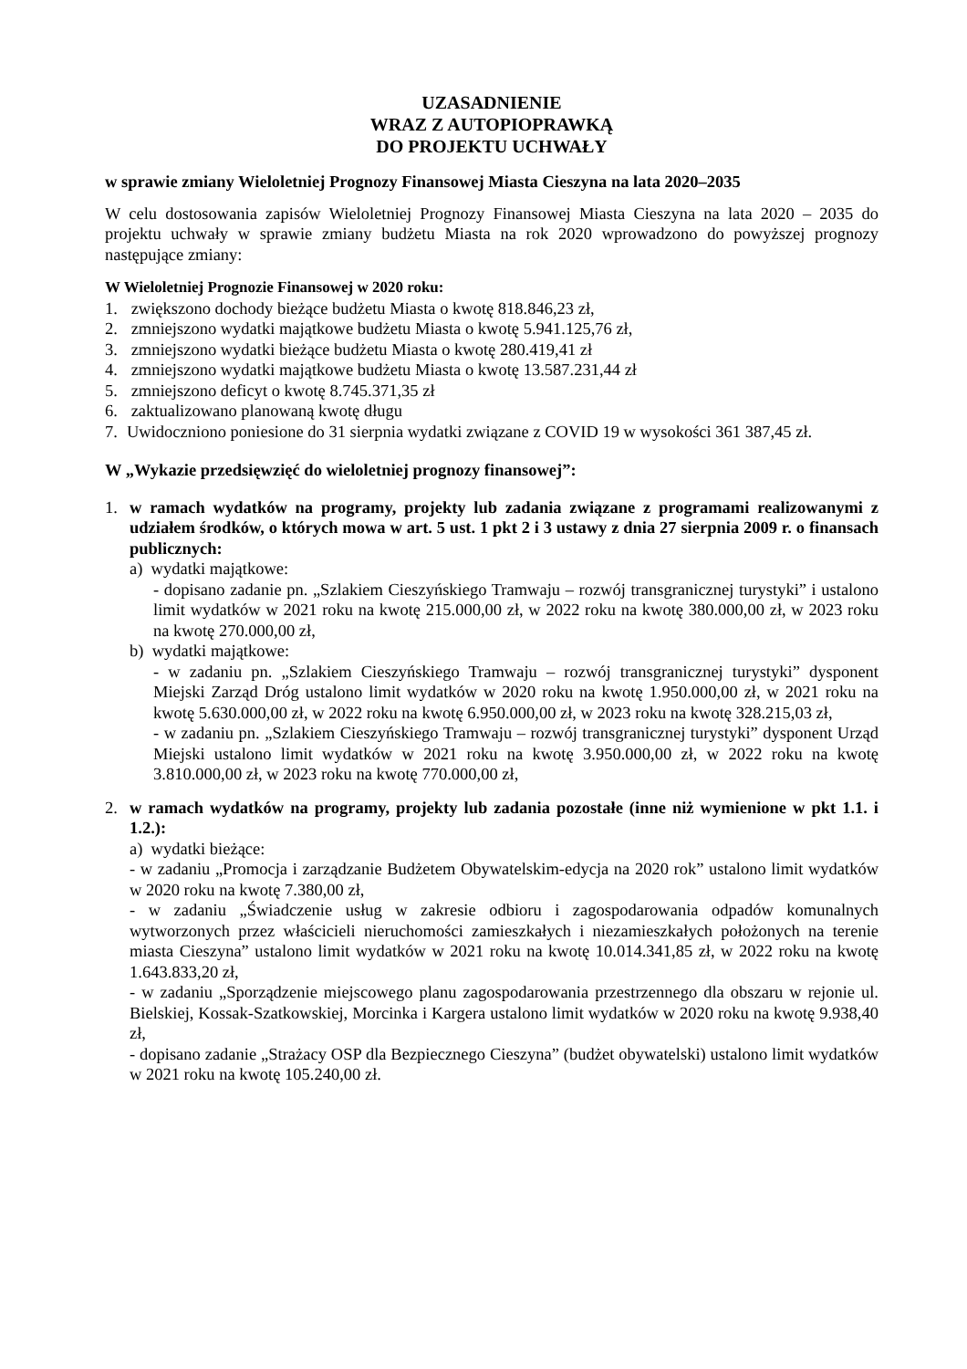UZASADNIENIE
WRAZ Z AUTOPIOPRAWKĄ
DO PROJEKTU UCHWAŁY
w sprawie zmiany Wieloletniej Prognozy Finansowej Miasta Cieszyna na lata 2020–2035
W celu dostosowania zapisów Wieloletniej Prognozy Finansowej Miasta Cieszyna na lata 2020 – 2035 do projektu uchwały w sprawie zmiany budżetu Miasta na rok 2020 wprowadzono do powyższej prognozy następujące zmiany:
W Wieloletniej Prognozie Finansowej w 2020 roku:
1. zwiększono dochody bieżące budżetu Miasta o kwotę 818.846,23 zł,
2. zmniejszono wydatki majątkowe budżetu Miasta o kwotę 5.941.125,76 zł,
3. zmniejszono wydatki bieżące budżetu Miasta o kwotę 280.419,41 zł
4. zmniejszono wydatki majątkowe budżetu Miasta o kwotę 13.587.231,44 zł
5. zmniejszono deficyt o kwotę 8.745.371,35 zł
6. zaktualizowano planowaną kwotę długu
7. Uwidoczniono poniesione do 31 sierpnia wydatki związane z COVID 19 w wysokości 361 387,45 zł.
W „Wykazie przedsięwzięć do wieloletniej prognozy finansowej”:
1. w ramach wydatków na programy, projekty lub zadania związane z programami realizowanymi z udziałem środków, o których mowa w art. 5 ust. 1 pkt 2 i 3 ustawy z dnia 27 sierpnia 2009 r. o finansach publicznych:
a) wydatki majątkowe:
- dopisano zadanie pn. „Szlakiem Cieszyńskiego Tramwaju – rozwój transgranicznej turystyki” i ustalono limit wydatków w 2021 roku na kwotę 215.000,00 zł, w 2022 roku na kwotę 380.000,00 zł, w 2023 roku na kwotę 270.000,00 zł,
b) wydatki majątkowe:
- w zadaniu pn. „Szlakiem Cieszyńskiego Tramwaju – rozwój transgranicznej turystyki” dysponent Miejski Zarząd Dróg ustalono limit wydatków w 2020 roku na kwotę 1.950.000,00 zł, w 2021 roku na kwotę 5.630.000,00 zł, w 2022 roku na kwotę 6.950.000,00 zł, w 2023 roku na kwotę 328.215,03 zł,
- w zadaniu pn. „Szlakiem Cieszyńskiego Tramwaju – rozwój transgranicznej turystyki” dysponent Urząd Miejski ustalono limit wydatków w 2021 roku na kwotę 3.950.000,00 zł, w 2022 roku na kwotę 3.810.000,00 zł, w 2023 roku na kwotę 770.000,00 zł,
2. w ramach wydatków na programy, projekty lub zadania pozostałe (inne niż wymienione w pkt 1.1. i 1.2.):
a) wydatki bieżące:
- w zadaniu „Promocja i zarządzanie Budżetem Obywatelskim-edycja na 2020 rok” ustalono limit wydatków w 2020 roku na kwotę 7.380,00 zł,
- w zadaniu „Świadczenie usług w zakresie odbioru i zagospodarowania odpadów komunalnych wytworzonych przez właścicieli nieruchomości zamieszkałych i niezamieszkałych położonych na terenie miasta Cieszyna” ustalono limit wydatków w 2021 roku na kwotę 10.014.341,85 zł, w 2022 roku na kwotę 1.643.833,20 zł,
- w zadaniu „Sporządzenie miejscowego planu zagospodarowania przestrzennego dla obszaru w rejonie ul. Bielskiej, Kossak-Szatkowskiej, Morcinka i Kargera ustalono limit wydatków w 2020 roku na kwotę 9.938,40 zł,
- dopisano zadanie „Strażacy OSP dla Bezpiecznego Cieszyna” (budżet obywatelski) ustalono limit wydatków w 2021 roku na kwotę 105.240,00 zł.